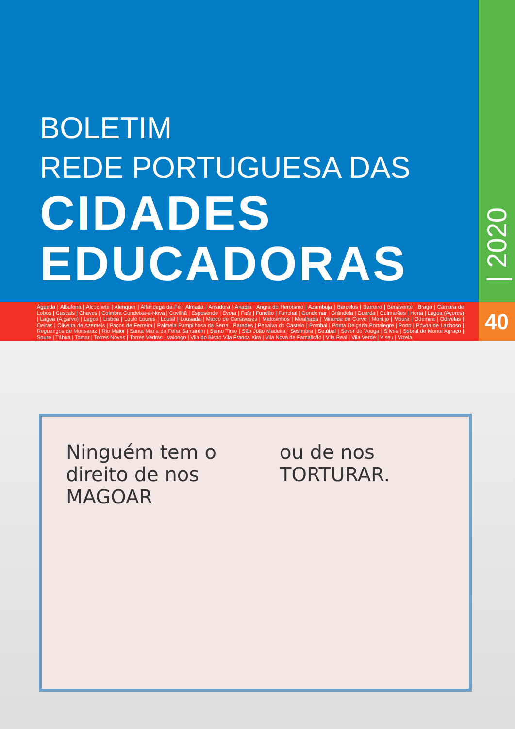BOLETIM
REDE PORTUGUESA DAS
CIDADES
EDUCADORAS
| 2020
Águeda | Albufeira | Alcochete | Alenquer | Alfândega da Fé | Almada | Amadora | Anadia | Angra do Heroísmo | Azambuja | Barcelos | Barreiro | Benavente | Braga | Câmara de Lobos | Cascais | Chaves | Coimbra Condeixa-a-Nova | Covilhã | Esposende | Évora | Fafe | Fundão | Funchal | Gondomar | Grândola | Guarda | Guimarães | Horta | Lagoa (Açores) | Lagoa (Algarve) | Lagos | Lisboa | Loulé Loures | Lousã | Lousada | Marco de Canaveses | Matosinhos | Mealhada | Miranda do Corvo | Montijo | Moura | Odemira | Odivelas | Oeiras | Oliveira de Azeméis | Paços de Ferreira | Palmela Pampilhosa da Serra | Paredes | Penalva do Castelo | Pombal | Ponta Delgada Portalegre | Porto | Póvoa de Lanhoso | Reguengos de Monsaraz | Rio Maior | Santa Maria da Feira Santarém | Santo Tirso | São João Madeira | Sesimbra | Setúbal | Sever do Vouga | Silves | Sobral de Monte Agraço | Soure | Tábua | Tomar | Torres Novas | Torres Vedras | Valongo | Vila do Bispo Vila Franca Xira | Vila Nova de Famalicão | Vila Real | Vila Verde | Viseu | Vizela
40
Ninguém tem o direito de nos MAGOAR
ou de nos TORTURAR.